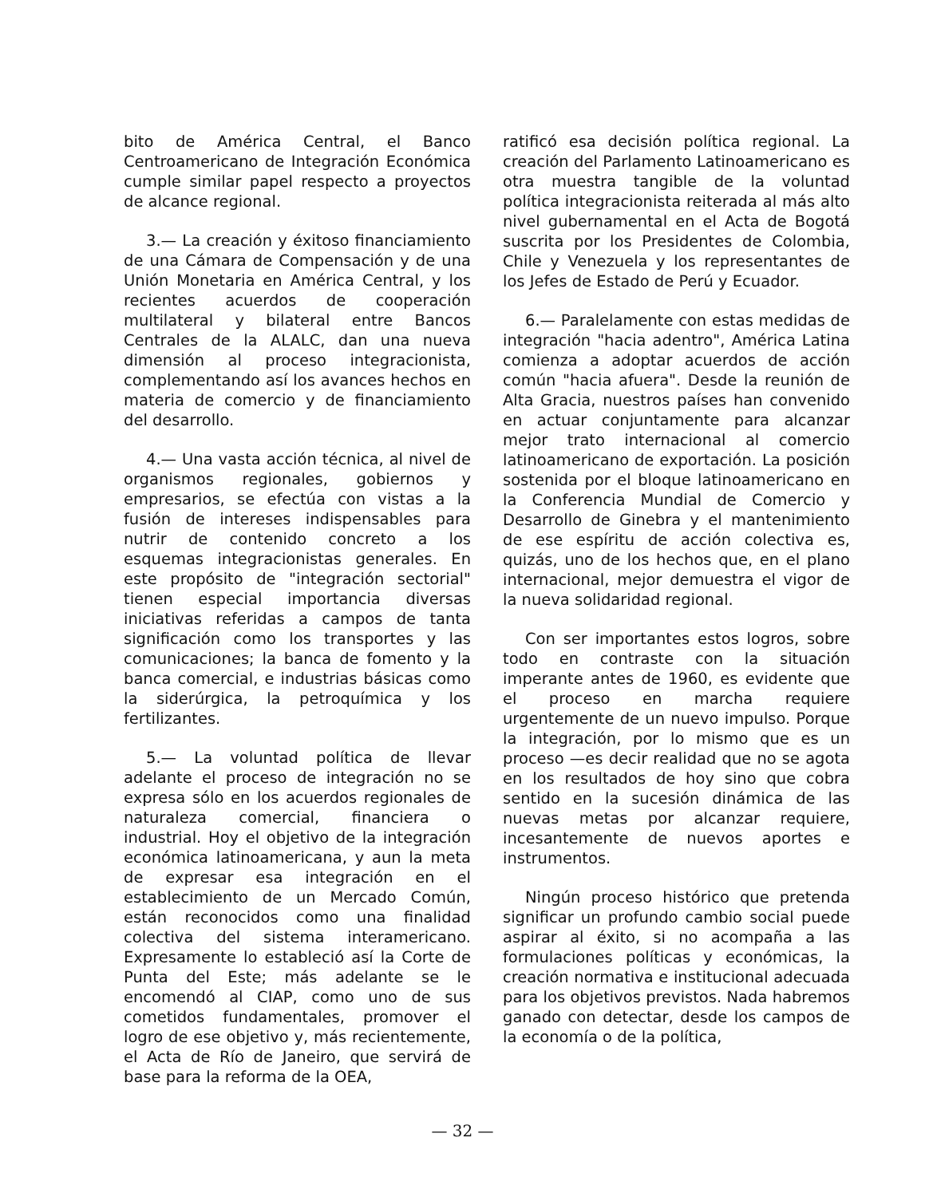bito de América Central, el Banco Centroamericano de Integración Económica cumple similar papel respecto a proyectos de alcance regional.
3.— La creación y éxitoso financiamiento de una Cámara de Compensación y de una Unión Monetaria en América Central, y los recientes acuerdos de cooperación multilateral y bilateral entre Bancos Centrales de la ALALC, dan una nueva dimensión al proceso integracionista, complementando así los avances hechos en materia de comercio y de financiamiento del desarrollo.
4.— Una vasta acción técnica, al nivel de organismos regionales, gobiernos y empresarios, se efectúa con vistas a la fusión de intereses indispensables para nutrir de contenido concreto a los esquemas integracionistas generales. En este propósito de "integración sectorial" tienen especial importancia diversas iniciativas referidas a campos de tanta significación como los transportes y las comunicaciones; la banca de fomento y la banca comercial, e industrias básicas como la siderúrgica, la petroquímica y los fertilizantes.
5.— La voluntad política de llevar adelante el proceso de integración no se expresa sólo en los acuerdos regionales de naturaleza comercial, financiera o industrial. Hoy el objetivo de la integración económica latinoamericana, y aun la meta de expresar esa integración en el establecimiento de un Mercado Común, están reconocidos como una finalidad colectiva del sistema interamericano. Expresamente lo estableció así la Corte de Punta del Este; más adelante se le encomendó al CIAP, como uno de sus cometidos fundamentales, promover el logro de ese objetivo y, más recientemente, el Acta de Río de Janeiro, que servirá de base para la reforma de la OEA,
ratificó esa decisión política regional. La creación del Parlamento Latinoamericano es otra muestra tangible de la voluntad política integracionista reiterada al más alto nivel gubernamental en el Acta de Bogotá suscrita por los Presidentes de Colombia, Chile y Venezuela y los representantes de los Jefes de Estado de Perú y Ecuador.
6.— Paralelamente con estas medidas de integración "hacia adentro", América Latina comienza a adoptar acuerdos de acción común "hacia afuera". Desde la reunión de Alta Gracia, nuestros países han convenido en actuar conjuntamente para alcanzar mejor trato internacional al comercio latinoamericano de exportación. La posición sostenida por el bloque latinoamericano en la Conferencia Mundial de Comercio y Desarrollo de Ginebra y el mantenimiento de ese espíritu de acción colectiva es, quizás, uno de los hechos que, en el plano internacional, mejor demuestra el vigor de la nueva solidaridad regional.
Con ser importantes estos logros, sobre todo en contraste con la situación imperante antes de 1960, es evidente que el proceso en marcha requiere urgentemente de un nuevo impulso. Porque la integración, por lo mismo que es un proceso —es decir realidad que no se agota en los resultados de hoy sino que cobra sentido en la sucesión dinámica de las nuevas metas por alcanzar requiere, incesantemente de nuevos aportes e instrumentos.
Ningún proceso histórico que pretenda significar un profundo cambio social puede aspirar al éxito, si no acompaña a las formulaciones políticas y económicas, la creación normativa e institucional adecuada para los objetivos previstos. Nada habremos ganado con detectar, desde los campos de la economía o de la política,
— 32 —